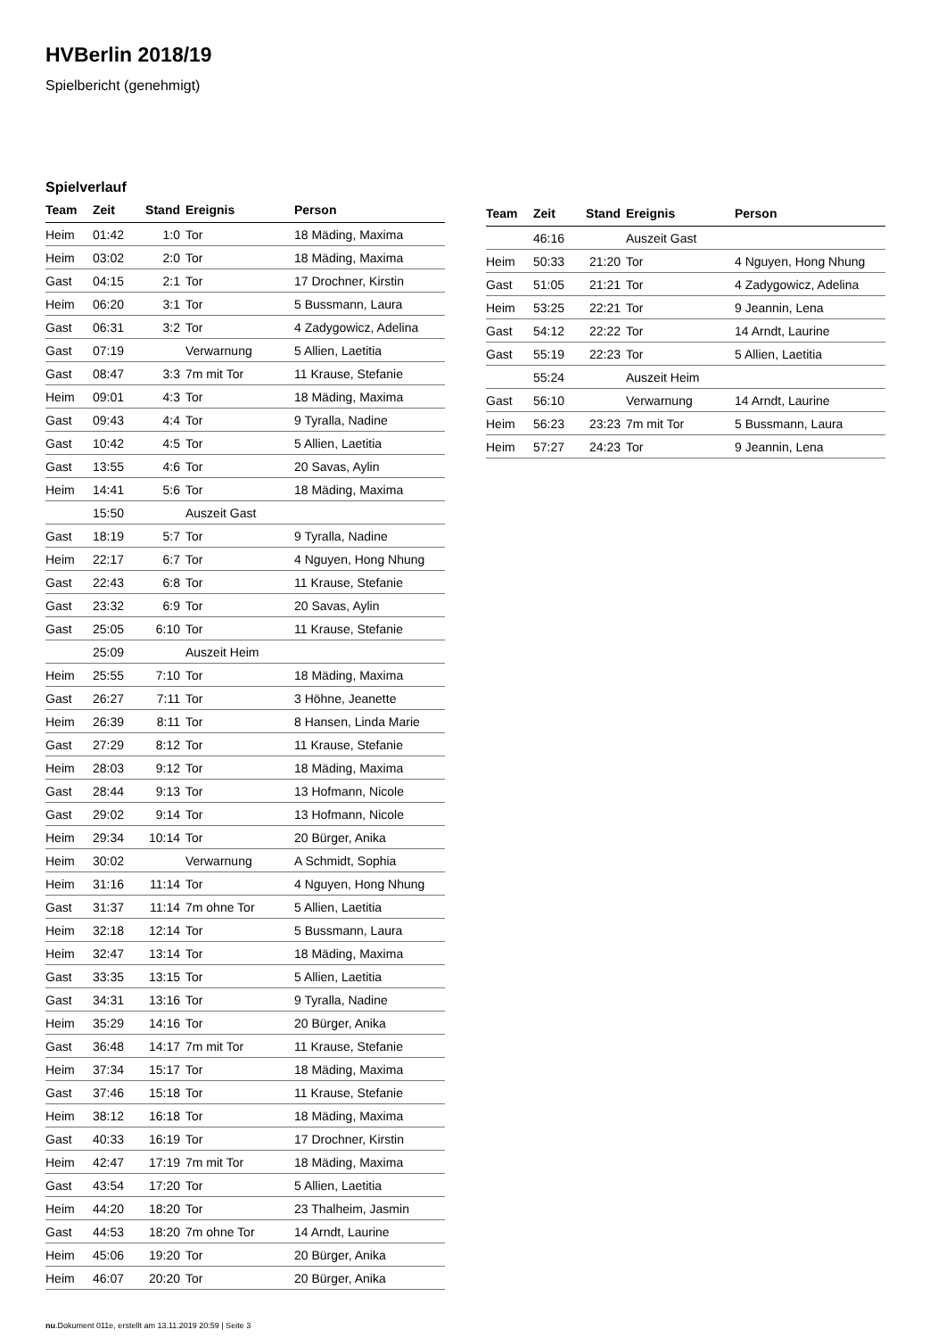HVBerlin 2018/19
Spielbericht (genehmigt)
Spielverlauf
| Team | Zeit | Stand | Ereignis | Person |
| --- | --- | --- | --- | --- |
| Heim | 01:42 | 1:0 | Tor | 18 Mäding, Maxima |
| Heim | 03:02 | 2:0 | Tor | 18 Mäding, Maxima |
| Gast | 04:15 | 2:1 | Tor | 17 Drochner, Kirstin |
| Heim | 06:20 | 3:1 | Tor | 5 Bussmann, Laura |
| Gast | 06:31 | 3:2 | Tor | 4 Zadygowicz, Adelina |
| Gast | 07:19 | | Verwarnung | 5 Allien, Laetitia |
| Gast | 08:47 | 3:3 | 7m mit Tor | 11 Krause, Stefanie |
| Heim | 09:01 | 4:3 | Tor | 18 Mäding, Maxima |
| Gast | 09:43 | 4:4 | Tor | 9 Tyralla, Nadine |
| Gast | 10:42 | 4:5 | Tor | 5 Allien, Laetitia |
| Gast | 13:55 | 4:6 | Tor | 20 Savas, Aylin |
| Heim | 14:41 | 5:6 | Tor | 18 Mäding, Maxima |
| | 15:50 | | Auszeit Gast | |
| Gast | 18:19 | 5:7 | Tor | 9 Tyralla, Nadine |
| Heim | 22:17 | 6:7 | Tor | 4 Nguyen, Hong Nhung |
| Gast | 22:43 | 6:8 | Tor | 11 Krause, Stefanie |
| Gast | 23:32 | 6:9 | Tor | 20 Savas, Aylin |
| Gast | 25:05 | 6:10 | Tor | 11 Krause, Stefanie |
| | 25:09 | | Auszeit Heim | |
| Heim | 25:55 | 7:10 | Tor | 18 Mäding, Maxima |
| Gast | 26:27 | 7:11 | Tor | 3 Höhne, Jeanette |
| Heim | 26:39 | 8:11 | Tor | 8 Hansen, Linda Marie |
| Gast | 27:29 | 8:12 | Tor | 11 Krause, Stefanie |
| Heim | 28:03 | 9:12 | Tor | 18 Mäding, Maxima |
| Gast | 28:44 | 9:13 | Tor | 13 Hofmann, Nicole |
| Gast | 29:02 | 9:14 | Tor | 13 Hofmann, Nicole |
| Heim | 29:34 | 10:14 | Tor | 20 Bürger, Anika |
| Heim | 30:02 | | Verwarnung | A Schmidt, Sophia |
| Heim | 31:16 | 11:14 | Tor | 4 Nguyen, Hong Nhung |
| Gast | 31:37 | 11:14 | 7m ohne Tor | 5 Allien, Laetitia |
| Heim | 32:18 | 12:14 | Tor | 5 Bussmann, Laura |
| Heim | 32:47 | 13:14 | Tor | 18 Mäding, Maxima |
| Gast | 33:35 | 13:15 | Tor | 5 Allien, Laetitia |
| Gast | 34:31 | 13:16 | Tor | 9 Tyralla, Nadine |
| Heim | 35:29 | 14:16 | Tor | 20 Bürger, Anika |
| Gast | 36:48 | 14:17 | 7m mit Tor | 11 Krause, Stefanie |
| Heim | 37:34 | 15:17 | Tor | 18 Mäding, Maxima |
| Gast | 37:46 | 15:18 | Tor | 11 Krause, Stefanie |
| Heim | 38:12 | 16:18 | Tor | 18 Mäding, Maxima |
| Gast | 40:33 | 16:19 | Tor | 17 Drochner, Kirstin |
| Heim | 42:47 | 17:19 | 7m mit Tor | 18 Mäding, Maxima |
| Gast | 43:54 | 17:20 | Tor | 5 Allien, Laetitia |
| Heim | 44:20 | 18:20 | Tor | 23 Thalheim, Jasmin |
| Gast | 44:53 | 18:20 | 7m ohne Tor | 14 Arndt, Laurine |
| Heim | 45:06 | 19:20 | Tor | 20 Bürger, Anika |
| Heim | 46:07 | 20:20 | Tor | 20 Bürger, Anika |
| Team | Zeit | Stand | Ereignis | Person |
| --- | --- | --- | --- | --- |
| | 46:16 | | Auszeit Gast | |
| Heim | 50:33 | 21:20 | Tor | 4 Nguyen, Hong Nhung |
| Gast | 51:05 | 21:21 | Tor | 4 Zadygowicz, Adelina |
| Heim | 53:25 | 22:21 | Tor | 9 Jeannin, Lena |
| Gast | 54:12 | 22:22 | Tor | 14 Arndt, Laurine |
| Gast | 55:19 | 22:23 | Tor | 5 Allien, Laetitia |
| | 55:24 | | Auszeit Heim | |
| Gast | 56:10 | | Verwarnung | 14 Arndt, Laurine |
| Heim | 56:23 | 23:23 | 7m mit Tor | 5 Bussmann, Laura |
| Heim | 57:27 | 24:23 | Tor | 9 Jeannin, Lena |
nu.Dokument 011e, erstellt am 13.11.2019 20:59 | Seite 3